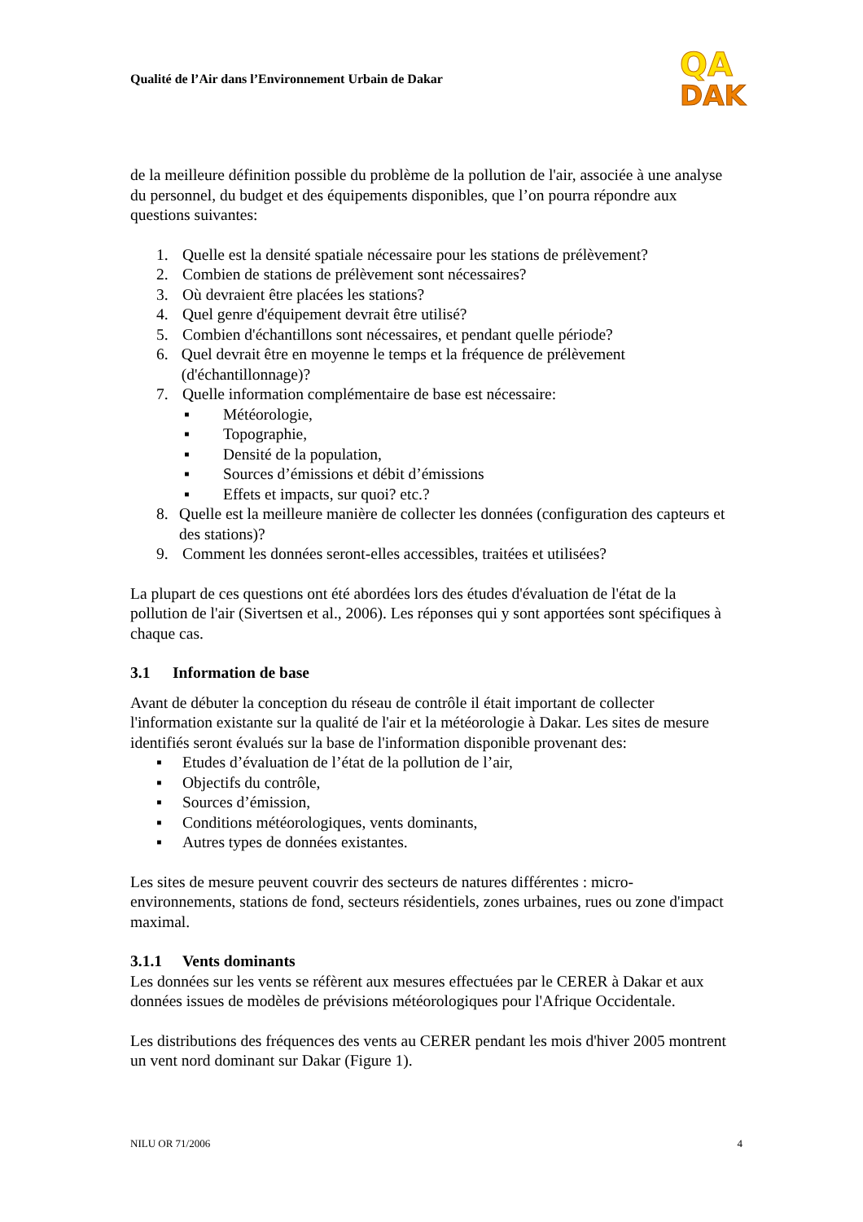Qualité de l’Air dans l’Environnement Urbain de Dakar
QA
DAK
de la meilleure définition possible du problème de la pollution de l'air, associée à une analyse du personnel, du budget et des équipements disponibles, que l’on pourra répondre aux questions suivantes:
1. Quelle est la densité spatiale nécessaire pour les stations de prélèvement?
2. Combien de stations de prélèvement sont nécessaires?
3. Où devraient être placées les stations?
4. Quel genre d'équipement devrait être utilisé?
5. Combien d'échantillons sont nécessaires, et pendant quelle période?
6. Quel devrait être en moyenne le temps et la fréquence de prélèvement (d'échantillonnage)?
7. Quelle information complémentaire de base est nécessaire:
▪ Météorologie,
▪ Topographie,
▪ Densité de la population,
▪ Sources d’émissions et débit d’émissions
▪ Effets et impacts, sur quoi? etc.?
8. Quelle est la meilleure manière de collecter les données (configuration des capteurs et des stations)?
9. Comment les données seront-elles accessibles, traitées et utilisées?
La plupart de ces questions ont été abordées lors des études d'évaluation de l'état de la pollution de l'air (Sivertsen et al., 2006). Les réponses qui y sont apportées sont spécifiques à chaque cas.
3.1 Information de base
Avant de débuter la conception du réseau de contrôle il était important de collecter l'information existante sur la qualité de l'air et la météorologie à Dakar. Les sites de mesure identifiés seront évalués sur la base de l'information disponible provenant des:
▪ Etudes d’évaluation de l’état de la pollution de l’air,
▪ Objectifs du contrôle,
▪ Sources d’émission,
▪ Conditions météorologiques, vents dominants,
▪ Autres types de données existantes.
Les sites de mesure peuvent couvrir des secteurs de natures différentes : micro-environnements, stations de fond, secteurs résidentiels, zones urbaines, rues ou zone d'impact maximal.
3.1.1 Vents dominants
Les données sur les vents se réfèrent aux mesures effectuées par le CERER à Dakar et aux données issues de modèles de prévisions météorologiques pour l'Afrique Occidentale.
Les distributions des fréquences des vents au CERER pendant les mois d'hiver 2005 montrent un vent nord dominant sur Dakar (Figure 1).
NILU OR 71/2006 4